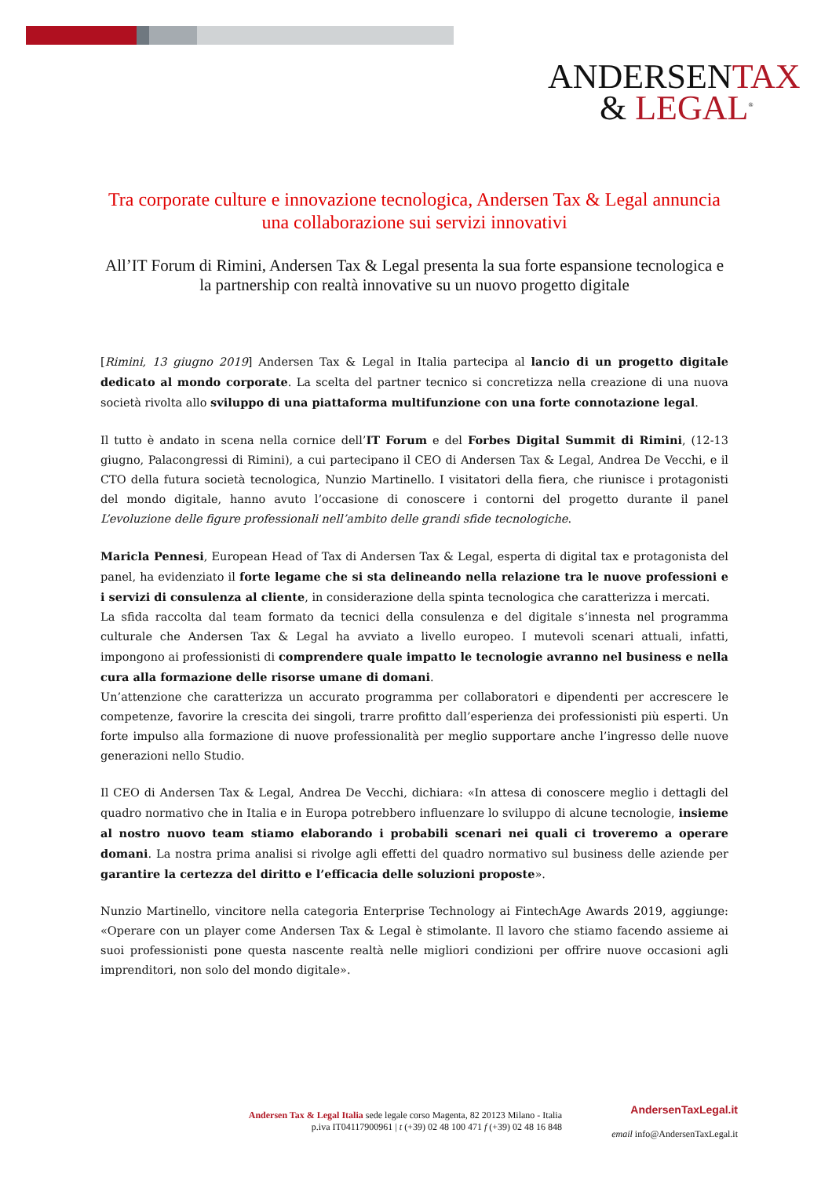ANDERSENTAX
& LEGAL<sup>®</sup>
Tra corporate culture e innovazione tecnologica, Andersen Tax & Legal annuncia una collaborazione sui servizi innovativi
All’IT Forum di Rimini, Andersen Tax & Legal presenta la sua forte espansione tecnologica e la partnership con realtà innovative su un nuovo progetto digitale
[Rimini, 13 giugno 2019] Andersen Tax & Legal in Italia partecipa al lancio di un progetto digitale dedicato al mondo corporate. La scelta del partner tecnico si concretizza nella creazione di una nuova società rivolta allo sviluppo di una piattaforma multifunzione con una forte connotazione legal.
Il tutto è andato in scena nella cornice dell’IT Forum e del Forbes Digital Summit di Rimini, (12-13 giugno, Palacongressi di Rimini), a cui partecipano il CEO di Andersen Tax & Legal, Andrea De Vecchi, e il CTO della futura società tecnologica, Nunzio Martinello. I visitatori della fiera, che riunisce i protagonisti del mondo digitale, hanno avuto l’occasione di conoscere i contorni del progetto durante il panel L’evoluzione delle figure professionali nell’ambito delle grandi sfide tecnologiche.
Maricla Pennesi, European Head of Tax di Andersen Tax & Legal, esperta di digital tax e protagonista del panel, ha evidenziato il forte legame che si sta delineando nella relazione tra le nuove professioni e i servizi di consulenza al cliente, in considerazione della spinta tecnologica che caratterizza i mercati.
La sfida raccolta dal team formato da tecnici della consulenza e del digitale s’innesta nel programma culturale che Andersen Tax & Legal ha avviato a livello europeo. I mutevoli scenari attuali, infatti, impongono ai professionisti di comprendere quale impatto le tecnologie avranno nel business e nella cura alla formazione delle risorse umane di domani.
Un’attenzione che caratterizza un accurato programma per collaboratori e dipendenti per accrescere le competenze, favorire la crescita dei singoli, trarre profitto dall’esperienza dei professionisti più esperti. Un forte impulso alla formazione di nuove professionalità per meglio supportare anche l’ingresso delle nuove generazioni nello Studio.
Il CEO di Andersen Tax & Legal, Andrea De Vecchi, dichiara: «In attesa di conoscere meglio i dettagli del quadro normativo che in Italia e in Europa potrebbero influenzare lo sviluppo di alcune tecnologie, insieme al nostro nuovo team stiamo elaborando i probabili scenari nei quali ci troveremo a operare domani. La nostra prima analisi si rivolge agli effetti del quadro normativo sul business delle aziende per garantire la certezza del diritto e l’efficacia delle soluzioni proposte».
Nunzio Martinello, vincitore nella categoria Enterprise Technology ai FintechAge Awards 2019, aggiunge: «Operare con un player come Andersen Tax & Legal è stimolante. Il lavoro che stiamo facendo assieme ai suoi professionisti pone questa nascente realtà nelle migliori condizioni per offrire nuove occasioni agli imprenditori, non solo del mondo digitale».
Andersen Tax & Legal Italia sede legale corso Magenta, 82 20123 Milano - Italia
p.iva IT04117900961 | t (+39) 02 48 100 471 f (+39) 02 48 16 848
AndersenTaxLegal.it
email info@AndersenTaxLegal.it